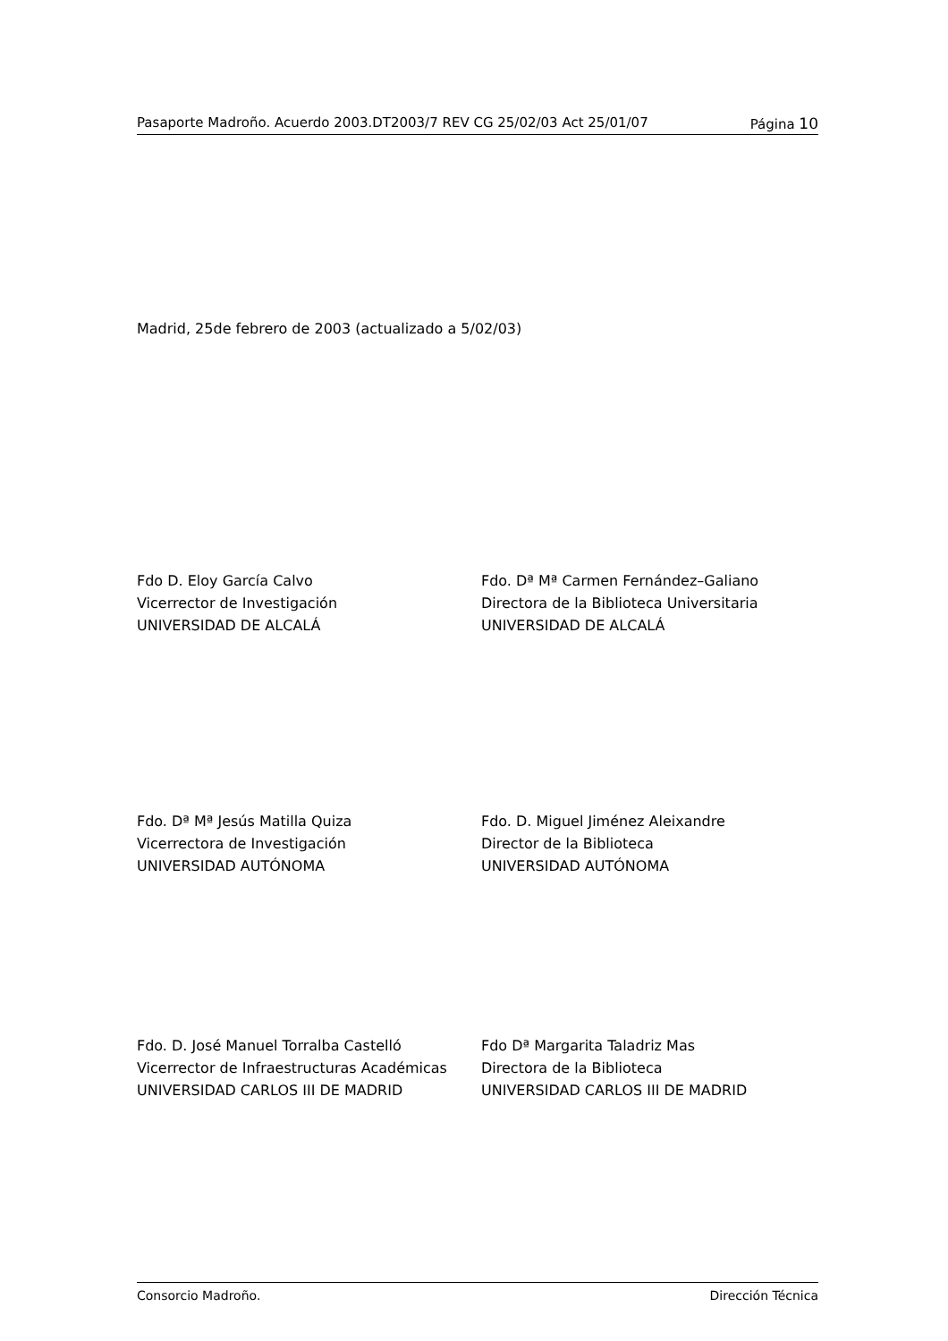Pasaporte Madroño. Acuerdo 2003.DT2003/7 REV CG 25/02/03 Act 25/01/07 Página 10
Madrid, 25de febrero de 2003 (actualizado a 5/02/03)
Fdo D. Eloy García Calvo
Vicerrector de Investigación
UNIVERSIDAD DE ALCALÁ
Fdo. Dª Mª Carmen Fernández–Galiano
Directora de la Biblioteca Universitaria
UNIVERSIDAD DE ALCALÁ
Fdo. Dª Mª Jesús Matilla Quiza
Vicerrectora de Investigación
UNIVERSIDAD AUTÓNOMA
Fdo. D. Miguel Jiménez Aleixandre
Director de la Biblioteca
UNIVERSIDAD AUTÓNOMA
Fdo. D. José Manuel Torralba Castelló
Vicerrector de Infraestructuras Académicas
UNIVERSIDAD CARLOS III DE MADRID
Fdo Dª Margarita Taladriz Mas
Directora de la Biblioteca
UNIVERSIDAD CARLOS III DE MADRID
Consorcio Madroño. Dirección Técnica